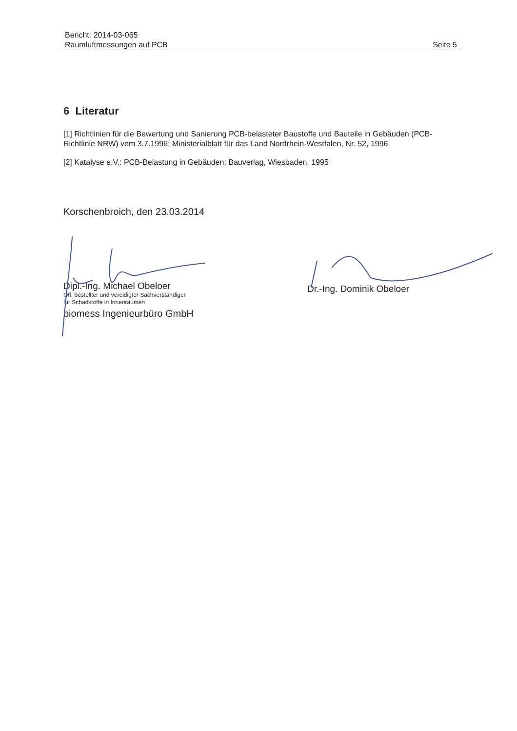Bericht: 2014-03-065
Raumluftmessungen auf PCB
Seite 5
6 Literatur
[1] Richtlinien für die Bewertung und Sanierung PCB-belasteter Baustoffe und Bauteile in Gebäuden (PCB-Richtlinie NRW) vom 3.7.1996; Ministerialblatt für das Land Nordrhein-Westfalen, Nr. 52, 1996
[2] Katalyse e.V.: PCB-Belastung in Gebäuden; Bauverlag, Wiesbaden, 1995
Korschenbroich, den 23.03.2014
Dipl.-Ing. Michael Obeloer
Öff. bestellter und vereidigter Sachverständiger
für Schadstoffe in Innenräumen
biomess Ingenieurbüro GmbH
Dr.-Ing. Dominik Obeloer